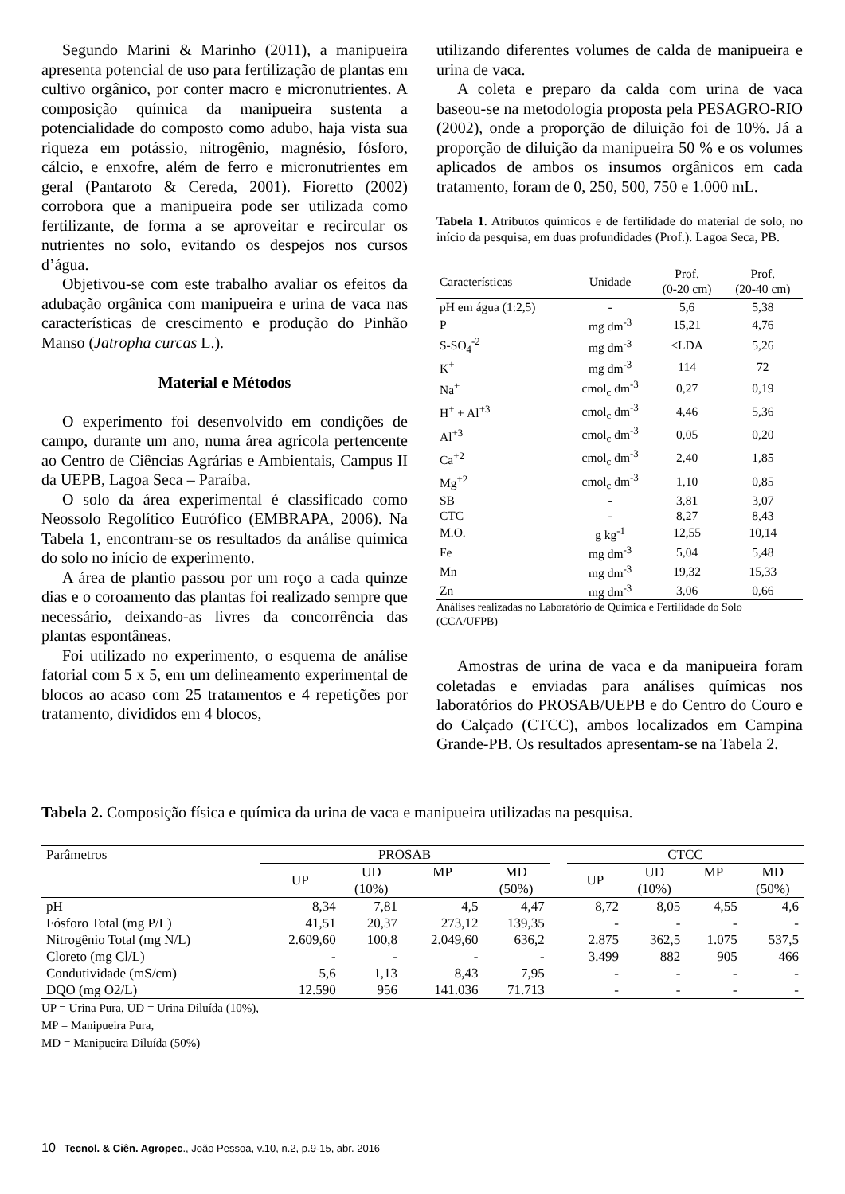Segundo Marini & Marinho (2011), a manipueira apresenta potencial de uso para fertilização de plantas em cultivo orgânico, por conter macro e micronutrientes. A composição química da manipueira sustenta a potencialidade do composto como adubo, haja vista sua riqueza em potássio, nitrogênio, magnésio, fósforo, cálcio, e enxofre, além de ferro e micronutrientes em geral (Pantaroto & Cereda, 2001). Fioretto (2002) corrobora que a manipueira pode ser utilizada como fertilizante, de forma a se aproveitar e recircular os nutrientes no solo, evitando os despejos nos cursos d’água.
Objetivou-se com este trabalho avaliar os efeitos da adubação orgânica com manipueira e urina de vaca nas características de crescimento e produção do Pinhão Manso (Jatropha curcas L.).
Material e Métodos
O experimento foi desenvolvido em condições de campo, durante um ano, numa área agrícola pertencente ao Centro de Ciências Agrárias e Ambientais, Campus II da UEPB, Lagoa Seca – Paraíba.
O solo da área experimental é classificado como Neossolo Regolítico Eutrófico (EMBRAPA, 2006). Na Tabela 1, encontram-se os resultados da análise química do solo no início de experimento.
A área de plantio passou por um roço a cada quinze dias e o coroamento das plantas foi realizado sempre que necessário, deixando-as livres da concorrência das plantas espontâneas.
Foi utilizado no experimento, o esquema de análise fatorial com 5 x 5, em um delineamento experimental de blocos ao acaso com 25 tratamentos e 4 repetições por tratamento, divididos em 4 blocos,
utilizando diferentes volumes de calda de manipueira e urina de vaca.
A coleta e preparo da calda com urina de vaca baseou-se na metodologia proposta pela PESAGRO-RIO (2002), onde a proporção de diluição foi de 10%. Já a proporção de diluição da manipueira 50 % e os volumes aplicados de ambos os insumos orgânicos em cada tratamento, foram de 0, 250, 500, 750 e 1.000 mL.
Tabela 1. Atributos químicos e de fertilidade do material de solo, no início da pesquisa, em duas profundidades (Prof.). Lagoa Seca, PB.
| Características | Unidade | Prof. (0-20 cm) | Prof. (20-40 cm) |
| --- | --- | --- | --- |
| pH em água (1:2,5) | - | 5,6 | 5,38 |
| P | mg dm<sup>-3</sup> | 15,21 | 4,76 |
| S-SO<sub>4</sub><sup>-2</sup> | mg dm<sup>-3</sup> | <LDA | 5,26 |
| K<sup>+</sup> | mg dm<sup>-3</sup> | 114 | 72 |
| Na<sup>+</sup> | cmol<sub>c</sub> dm<sup>-3</sup> | 0,27 | 0,19 |
| H<sup>+</sup> + Al<sup>+3</sup> | cmol<sub>c</sub> dm<sup>-3</sup> | 4,46 | 5,36 |
| Al<sup>+3</sup> | cmol<sub>c</sub> dm<sup>-3</sup> | 0,05 | 0,20 |
| Ca<sup>+2</sup> | cmol<sub>c</sub> dm<sup>-3</sup> | 2,40 | 1,85 |
| Mg<sup>+2</sup> | cmol<sub>c</sub> dm<sup>-3</sup> | 1,10 | 0,85 |
| SB | - | 3,81 | 3,07 |
| CTC | - | 8,27 | 8,43 |
| M.O. | g kg<sup>-1</sup> | 12,55 | 10,14 |
| Fe | mg dm<sup>-3</sup> | 5,04 | 5,48 |
| Mn | mg dm<sup>-3</sup> | 19,32 | 15,33 |
| Zn | mg dm<sup>-3</sup> | 3,06 | 0,66 |
Análises realizadas no Laboratório de Química e Fertilidade do Solo (CCA/UFPB)
Amostras de urina de vaca e da manipueira foram coletadas e enviadas para análises químicas nos laboratórios do PROSAB/UEPB e do Centro do Couro e do Calçado (CTCC), ambos localizados em Campina Grande-PB. Os resultados apresentam-se na Tabela 2.
Tabela 2. Composição física e química da urina de vaca e manipueira utilizadas na pesquisa.
| Parâmetros | PROSAB | | | | | CTCC | | | |
| --- | --- | --- | --- | --- | --- | --- | --- | --- | --- |
| | UP | UD (10%) | MP | MD (50%) | | UP | UD (10%) | MP | MD (50%) |
| pH | 8,34 | 7,81 | 4,5 | 4,47 | | 8,72 | 8,05 | 4,55 | 4,6 |
| Fósforo Total (mg P/L) | 41,51 | 20,37 | 273,12 | 139,35 | | - | - | - | - |
| Nitrogênio Total (mg N/L) | 2.609,60 | 100,8 | 2.049,60 | 636,2 | | 2.875 | 362,5 | 1.075 | 537,5 |
| Cloreto (mg Cl/L) | - | - | - | - | | 3.499 | 882 | 905 | 466 |
| Condutividade (mS/cm) | 5,6 | 1,13 | 8,43 | 7,95 | | - | - | - | - |
| DQO (mg O2/L) | 12.590 | 956 | 141.036 | 71.713 | | - | - | - | - |
UP = Urina Pura, UD = Urina Diluída (10%),
MP = Manipueira Pura,
MD = Manipueira Diluída (50%)
10 Tecnol. & Ciên. Agropec., João Pessoa, v.10, n.2, p.9-15, abr. 2016